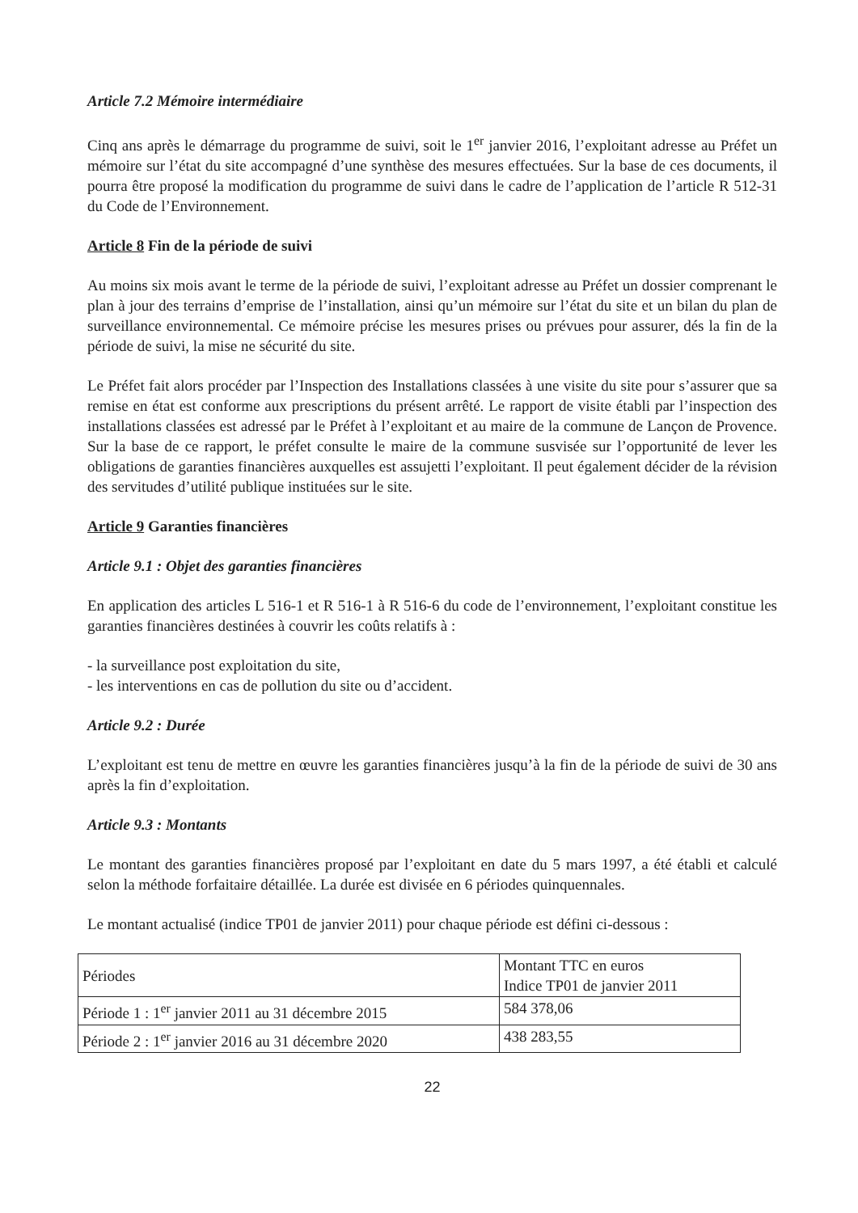Article 7.2 Mémoire intermédiaire
Cinq ans après le démarrage du programme de suivi, soit le 1<sup>er</sup> janvier 2016, l’exploitant adresse au Préfet un mémoire sur l’état du site accompagné d’une synthèse des mesures effectuées. Sur la base de ces documents, il pourra être proposé la modification du programme de suivi dans le cadre de l’application de l’article R 512-31 du Code de l’Environnement.
Article 8 Fin de la période de suivi
Au moins six mois avant le terme de la période de suivi, l’exploitant adresse au Préfet un dossier comprenant le plan à jour des terrains d’emprise de l’installation, ainsi qu’un mémoire sur l’état du site et un bilan du plan de surveillance environnemental. Ce mémoire précise les mesures prises ou prévues pour assurer, dés la fin de la période de suivi, la mise ne sécurité du site.
Le Préfet fait alors procéder par l’Inspection des Installations classées à une visite du site pour s’assurer que sa remise en état est conforme aux prescriptions du présent arrêté. Le rapport de visite établi par l’inspection des installations classées est adressé par le Préfet à l’exploitant et au maire de la commune de Lançon de Provence. Sur la base de ce rapport, le préfet consulte le maire de la commune susvisée sur l’opportunité de lever les obligations de garanties financières auxquelles est assujetti l’exploitant. Il peut également décider de la révision des servitudes d’utilité publique instituées sur le site.
Article 9 Garanties financières
Article 9.1 : Objet des garanties financières
En application des articles L 516-1 et R 516-1 à R 516-6 du code de l’environnement, l’exploitant constitue les garanties financières destinées à couvrir les coûts relatifs à :
- la surveillance post exploitation du site,
- les interventions en cas de pollution du site ou d’accident.
Article 9.2 : Durée
L’exploitant est tenu de mettre en œuvre les garanties financières jusqu’à la fin de la période de suivi de 30 ans après la fin d’exploitation.
Article 9.3 : Montants
Le montant des garanties financières proposé par l’exploitant en date du 5 mars 1997, a été établi et calculé selon la méthode forfaitaire détaillée. La durée est divisée en 6 périodes quinquennales.
Le montant actualisé (indice TP01 de janvier 2011) pour chaque période est défini ci-dessous :
| Périodes | Montant TTC en euros Indice TP01 de janvier 2011 |
| Période 1 : 1<sup>er</sup> janvier 2011 au 31 décembre 2015 | 584 378,06 |
| Période 2 : 1<sup>er</sup> janvier 2016 au 31 décembre 2020 | 438 283,55 |
22